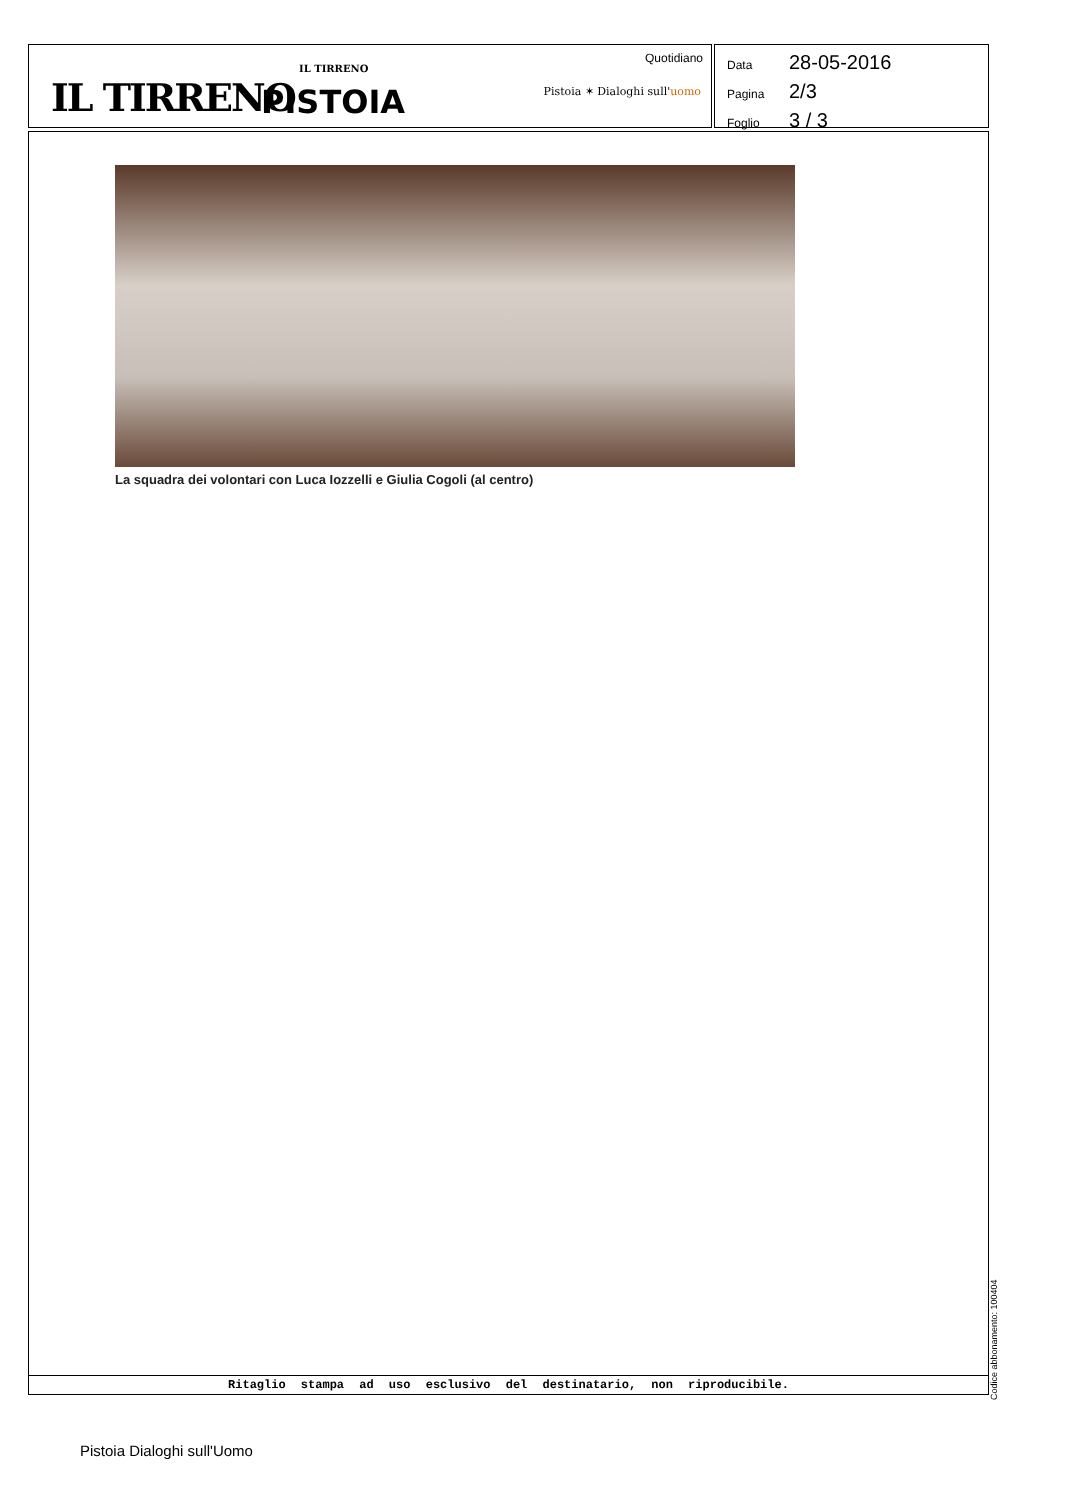IL TIRRENO
IL TIRRENO
PISTOIA
Quotidiano
Pistoia ✶ Dialoghi sull'uomo
Data 28-05-2016
Pagina 2/3
Foglio 3 / 3
La squadra dei volontari con Luca Iozzelli e Giulia Cogoli (al centro)
Ritaglio stampa ad uso esclusivo del destinatario, non riproducibile.
Codice abbonamento: 100404
Pistoia Dialoghi sull'Uomo